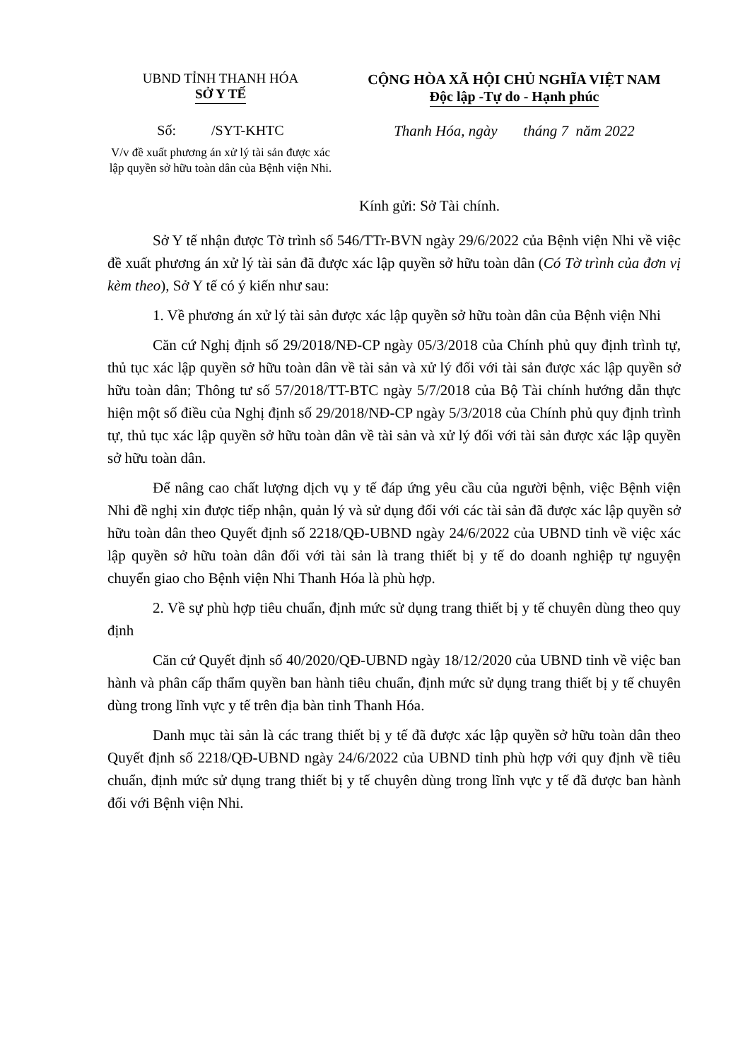UBND TỈNH THANH HÓA
SỞ Y TẾ
CỘNG HÒA XÃ HỘI CHỦ NGHĨA VIỆT NAM
Độc lập -Tự do - Hạnh phúc
Số: /SYT-KHTC
V/v đề xuất phương án xử lý tài sản được xác lập quyền sở hữu toàn dân của Bệnh viện Nhi.
Thanh Hóa, ngày tháng 7 năm 2022
Kính gửi: Sở Tài chính.
Sở Y tế nhận được Tờ trình số 546/TTr-BVN ngày 29/6/2022 của Bệnh viện Nhi về việc đề xuất phương án xử lý tài sản đã được xác lập quyền sở hữu toàn dân (Có Tờ trình của đơn vị kèm theo), Sở Y tế có ý kiến như sau:
1. Về phương án xử lý tài sản được xác lập quyền sở hữu toàn dân của Bệnh viện Nhi
Căn cứ Nghị định số 29/2018/NĐ-CP ngày 05/3/2018 của Chính phủ quy định trình tự, thủ tục xác lập quyền sở hữu toàn dân về tài sản và xử lý đối với tài sản được xác lập quyền sở hữu toàn dân; Thông tư số 57/2018/TT-BTC ngày 5/7/2018 của Bộ Tài chính hướng dẫn thực hiện một số điều của Nghị định số 29/2018/NĐ-CP ngày 5/3/2018 của Chính phủ quy định trình tự, thủ tục xác lập quyền sở hữu toàn dân về tài sản và xử lý đối với tài sản được xác lập quyền sở hữu toàn dân.
Để nâng cao chất lượng dịch vụ y tế đáp ứng yêu cầu của người bệnh, việc Bệnh viện Nhi đề nghị xin được tiếp nhận, quản lý và sử dụng đối với các tài sản đã được xác lập quyền sở hữu toàn dân theo Quyết định số 2218/QĐ-UBND ngày 24/6/2022 của UBND tỉnh về việc xác lập quyền sở hữu toàn dân đối với tài sản là trang thiết bị y tế do doanh nghiệp tự nguyện chuyển giao cho Bệnh viện Nhi Thanh Hóa là phù hợp.
2. Về sự phù hợp tiêu chuẩn, định mức sử dụng trang thiết bị y tế chuyên dùng theo quy định
Căn cứ Quyết định số 40/2020/QĐ-UBND ngày 18/12/2020 của UBND tỉnh về việc ban hành và phân cấp thẩm quyền ban hành tiêu chuẩn, định mức sử dụng trang thiết bị y tế chuyên dùng trong lĩnh vực y tế trên địa bàn tỉnh Thanh Hóa.
Danh mục tài sản là các trang thiết bị y tế đã được xác lập quyền sở hữu toàn dân theo Quyết định số 2218/QĐ-UBND ngày 24/6/2022 của UBND tỉnh phù hợp với quy định về tiêu chuẩn, định mức sử dụng trang thiết bị y tế chuyên dùng trong lĩnh vực y tế đã được ban hành đối với Bệnh viện Nhi.